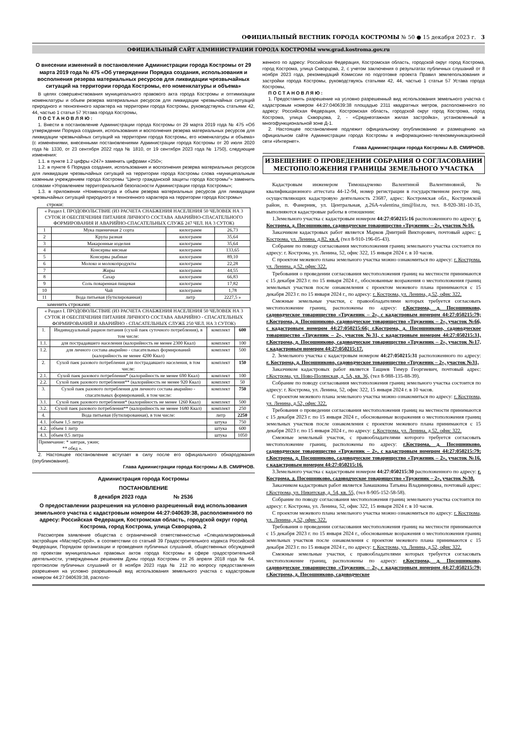ОФИЦИАЛЬНЫЙ ВЕСТНИК ГОРОДА КОСТРОМЫ № 50 ● 15 декабря 2023 г. 3
ОФИЦИАЛЬНЫЙ САЙТ АДМИНИСТРАЦИИ ГОРОДА КОСТРОМЫ www.grad.kostroma.gov.ru
О внесении изменений в постановление Администрации города Костромы от 29 марта 2019 года № 475 «Об утверждении Порядка создания, использования и восполнения резерва материальных ресурсов для ликвидации чрезвычайных ситуаций на территории города Костромы, его номенклатуры и объема»
В целях совершенствования муниципального правового акта города Костромы и оптимизации номенклатуры и объем резерва материальных ресурсов для ликвидации чрезвычайных ситуаций природного и техногенного характера на территории города Костромы, руководствуясь статьями 42, 44, частью 1 статьи 57 Устава города Костромы,
П О С Т А Н О В Л Я Ю :
1. Внести в постановление Администрации города Костромы от 29 марта 2019 года № 475 «Об утверждении Порядка создания, использования и восполнения резерва материальных ресурсов для ликвидации чрезвычайных ситуаций на территории города Костромы, его номенклатуры и объема» (с изменениями, внесенными постановлениями Администрации города Костромы от 20 июля 2020 года № 1330, от 23 сентября 2022 года № 1810, от 19 сентября 2023 года № 1750), следующие изменения:
1.1. в пункте 1.2 цифры «247» заменить цифрами «250»;
1.2. в пункте 6 Порядка создания, использования и восполнения резерва материальных ресурсов для ликвидации чрезвычайных ситуаций на территории города Костромы слова «муниципальным казенным учреждением города Костромы "Центр гражданской защиты города Костромы"» заменить словами «Управлением территориальной безопасности Администрации города Костромы»;
1.3. в приложении «Номенклатура и объем резерва материальных ресурсов для ликвидации чрезвычайных ситуаций природного и техногенного характера на территории города Костромы»
строки:
| « Раздел I. ПРОДОВОЛЬСТВИЕ (ИЗ РАСЧЕТА СНАБЖЕНИЯ НАСЕЛЕНИЯ 50 ЧЕЛОВЕК НА 3 СУТОК И ОБЕСПЕЧЕНИЯ ПИТАНИЯ ЛИЧНОГО СОСТАВА АВАРИЙНО-СПАСАТЕЛЬНОГО ФОРМИРОВАНИЯ И АВАРИЙНО-СПАСАТЕЛЬНЫХ СЛУЖБ 247 ЧЕЛ. НА 3 СУТОК) | | | |
| --- | --- | --- | --- |
| 1 | Мука пшеничная 2 сорта | килограмм | 26,73 |
| 2 | Крупа разная | килограмм | 35,64 |
| 3 | Макаронные изделия | килограмм | 35,64 |
| 4 | Консервы мясные | килограмм | 133,65 |
| 5 | Консервы рыбные | килограмм | 89,10 |
| 6 | Молоко и молокопродукты | килограмм | 22,28 |
| 7 | Жиры | килограмм | 44,55 |
| 8 | Сахар | килограмм | 66,83 |
| 9 | Соль поваренная пищевая | килограмм | 17,82 |
| 10 | Чай | килограмм | 1,78 |
| 11 | Вода питьевая (бутилированная) | литр | 2227,5 » |
заменить строками:
| « Раздел I. ПРОДОВОЛЬСТВИЕ (ИЗ РАСЧЕТА СНАБЖЕНИЯ НАСЕЛЕНИЯ 50 ЧЕЛОВЕК НА 3 СУТОК И ОБЕСПЕЧЕНИЯ ПИТАНИЯ ЛИЧНОГО СОСТАВА АВАРИЙНО - СПАСАТЕЛЬНЫХ ФОРМИРОВАНИЙ И АВАРИЙНО - СПАСАТЕЛЬНЫХ СЛУЖБ 250 ЧЕЛ. НА 3 СУТОК) | | | |
| --- | --- | --- | --- |
| 1. | Индивидуальный рацион питания (сухой паек суточного потребления), в том числе: | комплект | 600 |
| 1.1. | для пострадавшего населения (калорийность не менее 2300 Ккал) | комплект | 100 |
| 1.2. | для личного состава аварийно - спасательных формирований (калорийность не менее 4200 Ккал) | комплект | 500 |
| 2. | Сухой паек разового потребления для пострадавшего населения, в том числе: | комплект | 150 |
| 2.1. | Сухой паек разового потребления* (калорийность не менее 690 Ккал) | комплект | 100 |
| 2.2. | Сухой паек разового потребления** (калорийность не менее 920 Ккал) | комплект | 50 |
| 3. | Сухой паек разового потребления для личного состава аварийно - спасательных формирований, в том числе: | комплект | 750 |
| 3.1. | Сухой паек разового потребления* (калорийность не менее 1260 Ккал) | комплект | 500 |
| 3.2. | Сухой паек разового потребления** (калорийность не менее 1680 Ккал) | комплект | 250 |
| 4. | Вода питьевая (бутилированная), в том числе: | литр | 2250 |
| 4.1. | объем 1,5 литра | штука | 750 |
| 4.2. | объем 1 литр | штука | 600 |
| 4.3. | объем 0,5 литра | штука | 1050 |
| Примечание: * завтрак, ужин; ** обед ». | | | |
2. Настоящее постановление вступает в силу после его официального обнародования (опубликования).
Глава Администрации города Костромы А.В. СМИРНОВ.
Администрация города Костромы
ПОСТАНОВЛЕНИЕ
8 декабря 2023 года № 2536
О предоставлении разрешения на условно разрешенный вид использования земельного участка с кадастровым номером 44:27:040639:38, расположенного по адресу: Российская Федерация, Костромская область, городской округ город Кострома, город Кострома, улица Скворцова, 2
Рассмотрев заявление общества с ограниченной ответственностью «Специализированный застройщик «МастерСтрой», в соответствии со статьей 39 Градостроительного кодекса Российской Федерации, Порядком организации и проведения публичных слушаний, общественных обсуждений по проектам муниципальных правовых актов города Костромы в сфере градостроительной деятельности, утвержденным решением Думы города Костромы от 26 апреля 2018 года № 64, протоколом публичных слушаний от 8 ноября 2023 года № 212 по вопросу предоставления разрешения на условно разрешенный вид использования земельного участка с кадастровым номером 44:27:040639:38, располо-
женного по адресу: Российская Федерация, Костромская область, городской округ город Кострома, город Кострома, улица Скворцова, 2, с учетом заключения о результатах публичных слушаний от 8 ноября 2023 года, рекомендаций Комиссии по подготовке проекта Правил землепользования и застройки города Костромы, руководствуясь статьями 42, 44, частью 1 статьи 57 Устава города Костромы,
П О С Т А Н О В Л Я Ю :
1. Предоставить разрешение на условно разрешенный вид использования земельного участка с кадастровым номером 44:27:040639:38 площадью 2311 квадратных метров, расположенного по адресу: Российская Федерация, Костромская область, городской округ город Кострома, город Кострома, улица Скворцова, 2, - «Среднеэтажная жилая застройка», установленный в многофункциональной зоне Д-1.
2. Настоящее постановление подлежит официальному опубликованию и размещению на официальном сайте Администрации города Костромы в информационно-телекоммуникационной сети «Интернет».
Глава Администрации города Костромы А.В. СМИРНОВ.
ИЗВЕЩЕНИЕ О ПРОВЕДЕНИИ СОБРАНИЯ О СОГЛАСОВАНИИ МЕСТОПОЛОЖЕНИЯ ГРАНИЦЫ ЗЕМЕЛЬНОГО УЧАСТКА
Кадастровым инженером Тимошадченко Валентиной Валентиновной, № квалификационного аттестата 44-12-94, номер регистрации в государственном реестре лиц, осуществляющих кадастровую деятельность 23687, адрес: Костромская обл., Костромской район, п. Фанерник, ул. Центральная, д.26А-valentina_tim@list.ru, тел. 8-920-381-10-35, выполняются кадастровые работы в отношении:
1.Земельного участка с кадастровым номером 44:27:050215:16 расположенного по адресу: г. Кострома, д. Посошниково, садоводческое товарищество «Труженик – 2», участок №16.
Заказчиком кадастровых работ является Марков Дмитрий Викторович, почтовый адрес: г. Кострома, ул. Ленина, д.82, кв.4, (тел 8-910-196-05-43).
Собрание по поводу согласования местоположения границ земельного участка состоится по адресу: г. Кострома, ул. Ленина, 52, офис 322, 15 января 2024 г. в 10 часов.
С проектом межевого плана земельного участка можно ознакомиться по адресу: г. Кострома, ул. Ленина, д.52, офис 322.
Требования о проведении согласования местоположения границ на местности принимаются с 15 декабря 2023 г. по 15 января 2024 г., обоснованные возражения о местоположения границ земельных участков после ознакомления с проектом межевого плана принимаются с 15 декабря 2023 г. по 15 января 2024 г., по адресу: г. Кострома, ул. Ленина, д.52, офис 322.
Смежные земельные участки, с правообладателями которых требуется согласовать местоположение границ, расположены по адресу: г.Кострома, д. Посошниково, садоводческое товарищество «Труженик – 2», с кадастровым номером 44:27:050215:79; г.Кострома, д. Посошниково, садоводческое товарищество «Труженик – 2», участок №66, с кадастровым номером 44:27:050215:66; г.Кострома, д. Посошниково, садоводческое товарищество «Труженик – 2», участок №31, с кадастровым номером 44:27:050215:31, г.Кострома, д. Посошниково, садоводческое товарищество «Труженик – 2», участок №17, с кадастровым номером 44:27:050215:17.
2. Земельного участка с кадастровым номером 44:27:050215:31 расположенного по адресу: г. Кострома, д. Посошниково, садоводческое товарищество «Труженик – 2», участок №31,
Заказчиком кадастровых работ является Тащиев Тимур Георгиевич, почтовый адрес: г.Кострома, ул. Ново-Полянская, д. 5А, кв. 36, (тел 8-988-135-88-39).
Собрание по поводу согласования местоположения границ земельного участка состоится по адресу: г. Кострома, ул. Ленина, 52, офис 322, 15 января 2024 г. в 10 часов.
С проектом межевого плана земельного участка можно ознакомиться по адресу: г. Кострома, ул. Ленина, д.52, офис 322.
Требования о проведении согласования местоположения границ на местности принимаются с 15 декабря 2023 г. по 15 января 2024 г., обоснованные возражения о местоположения границ земельных участков после ознакомления с проектом межевого плана принимаются с 15 декабря 2023 г. по 15 января 2024 г., по адресу: г. Кострома, ул. Ленина, д.52, офис 322.
Смежные земельный участок, с правообладателями которого требуется согласовать местоположение границ, расположены по адресу: г.Кострома, д. Посошниково, садоводческое товарищество «Труженик – 2», с кадастровым номером 44:27:050215:79; г.Кострома, д. Посошниково, садоводческое товарищество «Труженик – 2», участок №16, с кадастровым номером 44:27:050215:16.
3.Земельного участка с кадастровым номером 44:27:050215:30 расположенного по адресу: г. Кострома, д. Посошниково, садоводческое товарищество «Труженик – 2», участок №30,
Заказчиком кадастровых работ является Замашкина Татьяна Владимировна, почтовый адрес: г.Кострома, ул. Никитская, д. 54, кв. 55, (тел 8-905-152-58-58).
Собрание по поводу согласования местоположения границ земельного участка состоится по адресу: г. Кострома, ул. Ленина, 52, офис 322, 15 января 2024 г. в 10 часов.
С проектом межевого плана земельного участка можно ознакомиться по адресу: г. Кострома, ул. Ленина, д.52, офис 322.
Требования о проведении согласования местоположения границ на местности принимаются с 15 декабря 2023 г. по 15 января 2024 г., обоснованные возражения о местоположения границ земельных участков после ознакомления с проектом межевого плана принимаются с 15 декабря 2023 г. по 15 января 2024 г., по адресу: г. Кострома, ул. Ленина, д.52, офис 322.
Смежные земельные участки, с правообладателями которых требуется согласовать местоположение границ, расположены по адресу: г.Кострома, д. Посошниково, садоводческое товарищество «Труженик – 2», с кадастровым номером 44:27:050215:79; г.Кострома, д. Посошниково, садоводческое